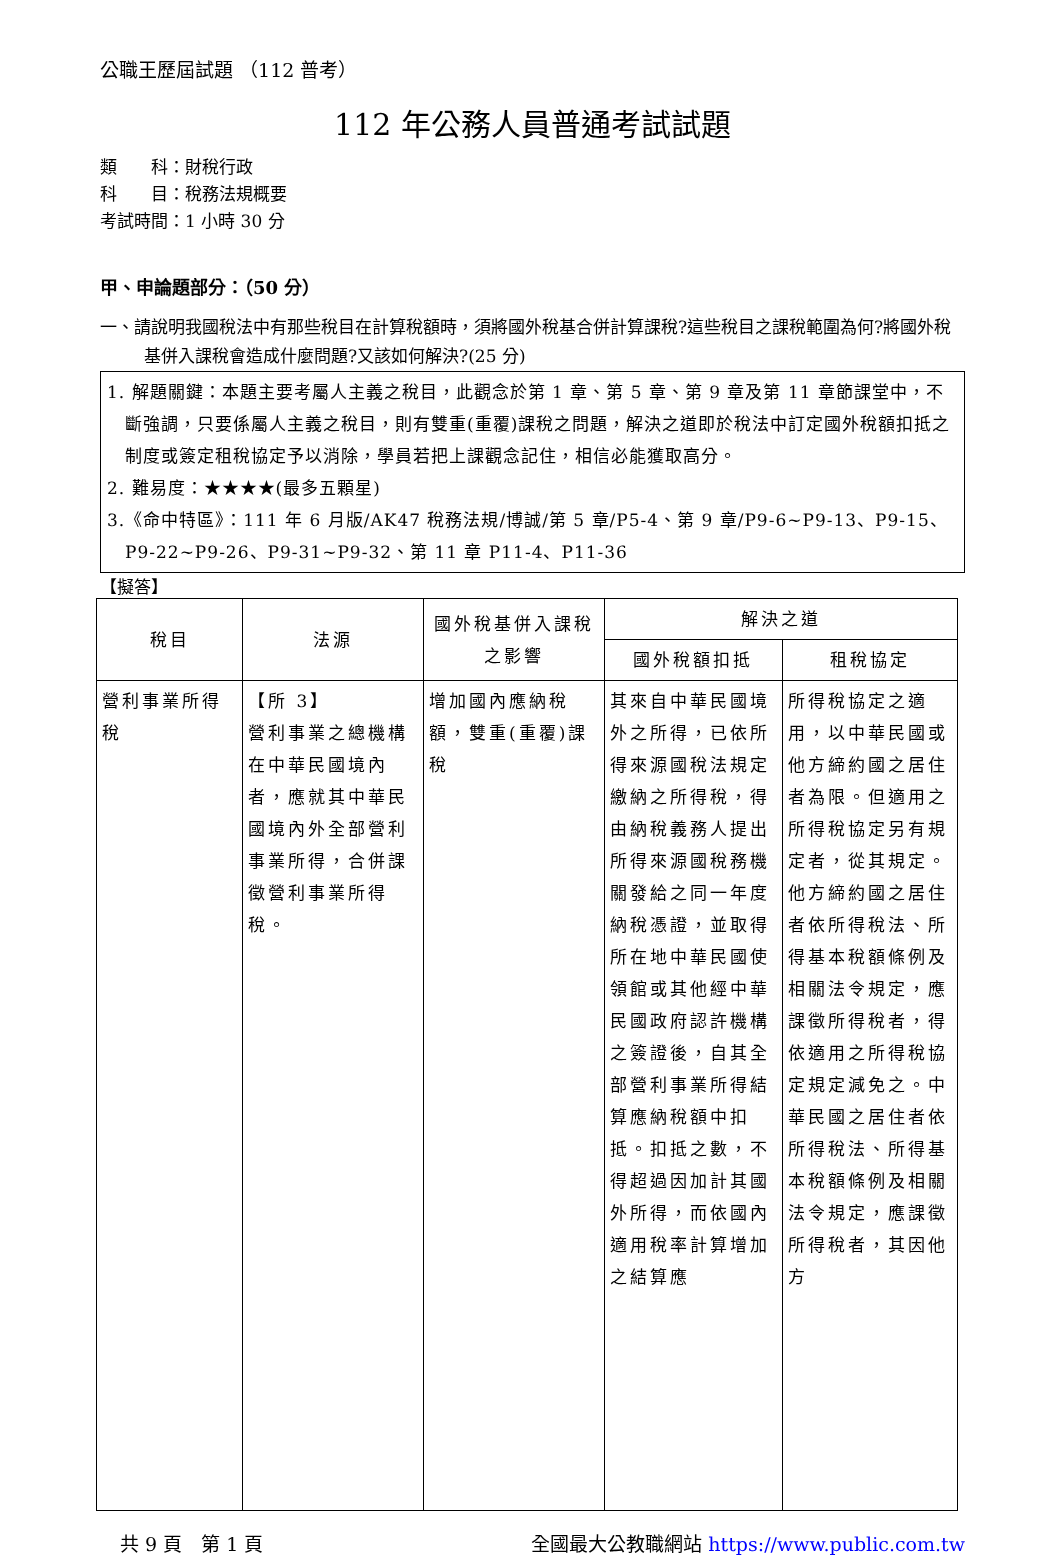公職王歷屆試題 （112 普考）
112 年公務人員普通考試試題
類　　科：財稅行政
科　　目：稅務法規概要
考試時間：1 小時 30 分
甲、申論題部分：（50 分）
一、請說明我國稅法中有那些稅目在計算稅額時，須將國外稅基合併計算課稅?這些稅目之課稅範圍為何?將國外稅基併入課稅會造成什麼問題?又該如何解決?(25 分)
1. 解題關鍵：本題主要考屬人主義之稅目，此觀念於第 1 章、第 5 章、第 9 章及第 11 章節課堂中，不斷強調，只要係屬人主義之稅目，則有雙重(重覆)課稅之問題，解決之道即於稅法中訂定國外稅額扣抵之制度或簽定租稅協定予以消除，學員若把上課觀念記住，相信必能獲取高分。
2. 難易度：★★★★(最多五顆星)
3.《命中特區》：111 年 6 月版/AK47 稅務法規/博誠/第 5 章/P5-4、第 9 章/P9-6~P9-13、P9-15、P9-22~P9-26、P9-31~P9-32、第 11 章 P11-4、P11-36
【擬答】
| 稅目 | 法源 | 國外稅基併入課稅之影響 | 解決之道 | |
| --- | --- | --- | --- | --- |
| | | | 國外稅額扣抵 | 租稅協定 |
| 營利事業所得稅 | 【所 3】 營利事業之總機構在中華民國境內者，應就其中華民國境內外全部營利事業所得，合併課徵營利事業所得稅。 | 增加國內應納稅額，雙重(重覆)課稅 | 其來自中華民國境外之所得，已依所得來源國稅法規定繳納之所得稅，得由納稅義務人提出所得來源國稅務機關發給之同一年度納稅憑證，並取得所在地中華民國使領館或其他經中華民國政府認許機構之簽證後，自其全部營利事業所得結算應納稅額中扣抵。扣抵之數，不得超過因加計其國外所得，而依國內適用稅率計算增加之結算應 | 所得稅協定之適用，以中華民國或他方締約國之居住者為限。但適用之所得稅協定另有規定者，從其規定。他方締約國之居住者依所得稅法、所得基本稅額條例及相關法令規定，應課徵所得稅者，得依適用之所得稅協定規定減免之。中華民國之居住者依所得稅法、所得基本稅額條例及相關法令規定，應課徵所得稅者，其因他方 |
共 9 頁　第 1 頁 全國最大公教職網站 https://www.public.com.tw